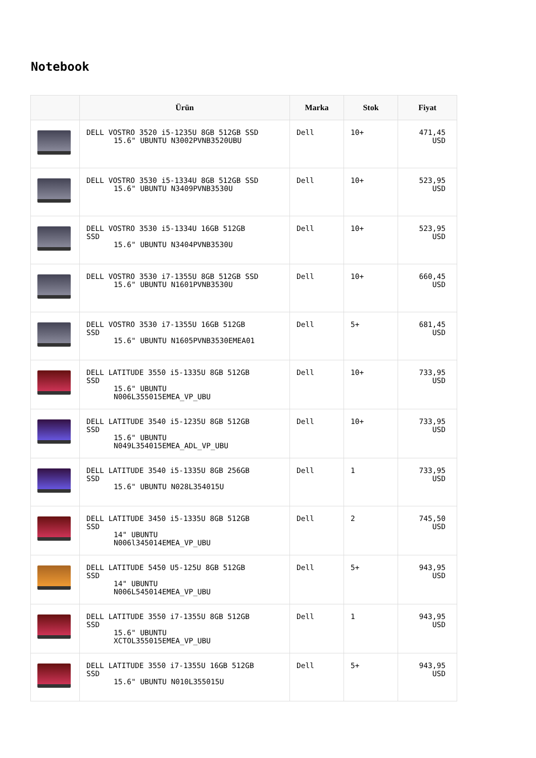Notebook
| | Ürün | Marka | Stok | Fiyat |
| --- | --- | --- | --- | --- |
| | DELL VOSTRO 3520 i5-1235U 8GB 512GB SSD 15.6" UBUNTU N3002PVNB3520UBU | Dell | 10+ | 471,45 USD |
| | DELL VOSTRO 3530 i5-1334U 8GB 512GB SSD 15.6" UBUNTU N3409PVNB3530U | Dell | 10+ | 523,95 USD |
| | DELL VOSTRO 3530 i5-1334U 16GB 512GB SSD 15.6" UBUNTU N3404PVNB3530U | Dell | 10+ | 523,95 USD |
| | DELL VOSTRO 3530 i7-1355U 8GB 512GB SSD 15.6" UBUNTU N1601PVNB3530U | Dell | 10+ | 660,45 USD |
| | DELL VOSTRO 3530 i7-1355U 16GB 512GB SSD 15.6" UBUNTU N1605PVNB3530EMEA01 | Dell | 5+ | 681,45 USD |
| | DELL LATITUDE 3550 i5-1335U 8GB 512GB SSD 15.6" UBUNTU N006L355015EMEA_VP_UBU | Dell | 10+ | 733,95 USD |
| | DELL LATITUDE 3540 i5-1235U 8GB 512GB SSD 15.6" UBUNTU N049L354015EMEA_ADL_VP_UBU | Dell | 10+ | 733,95 USD |
| | DELL LATITUDE 3540 i5-1335U 8GB 256GB SSD 15.6" UBUNTU N028L354015U | Dell | 1 | 733,95 USD |
| | DELL LATITUDE 3450 i5-1335U 8GB 512GB SSD 14" UBUNTU N006l345014EMEA_VP_UBU | Dell | 2 | 745,50 USD |
| | DELL LATITUDE 5450 U5-125U 8GB 512GB SSD 14" UBUNTU N006L545014EMEA_VP_UBU | Dell | 5+ | 943,95 USD |
| | DELL LATITUDE 3550 i7-1355U 8GB 512GB SSD 15.6" UBUNTU XCTOL355015EMEA_VP_UBU | Dell | 1 | 943,95 USD |
| | DELL LATITUDE 3550 i7-1355U 16GB 512GB SSD 15.6" UBUNTU N010L355015U | Dell | 5+ | 943,95 USD |